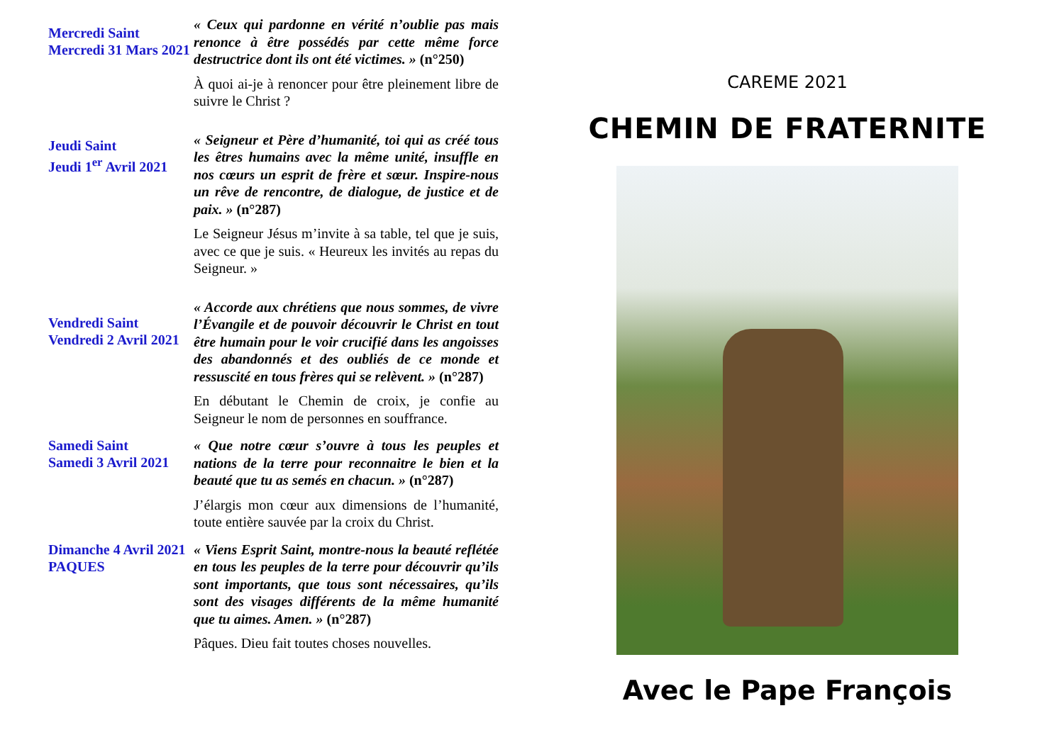Mercredi Saint
Mercredi 31 Mars 2021
« Ceux qui pardonne en vérité n’oublie pas mais renonce à être possédés par cette même force destructrice dont ils ont été victimes. » (n°250)
À quoi ai-je à renoncer pour être pleinement libre de suivre le Christ ?
Jeudi Saint
Jeudi 1<sup>er</sup> Avril 2021
« Seigneur et Père d’humanité, toi qui as créé tous les êtres humains avec la même unité, insuffle en nos cœurs un esprit de frère et sœur. Inspire-nous un rêve de rencontre, de dialogue, de justice et de paix. » (n°287)
Le Seigneur Jésus m’invite à sa table, tel que je suis, avec ce que je suis. « Heureux les invités au repas du Seigneur. »
Vendredi Saint
Vendredi 2 Avril 2021
« Accorde aux chrétiens que nous sommes, de vivre l’Évangile et de pouvoir découvrir le Christ en tout être humain pour le voir crucifié dans les angoisses des abandonnés et des oubliés de ce monde et ressuscité en tous frères qui se relèvent. » (n°287)
En débutant le Chemin de croix, je confie au Seigneur le nom de personnes en souffrance.
Samedi Saint
Samedi 3 Avril 2021
« Que notre cœur s’ouvre à tous les peuples et nations de la terre pour reconnaitre le bien et la beauté que tu as semés en chacun. » (n°287)
J’élargis mon cœur aux dimensions de l’humanité, toute entière sauvée par la croix du Christ.
Dimanche 4 Avril 2021
PAQUES
« Viens Esprit Saint, montre-nous la beauté reflétée en tous les peuples de la terre pour découvrir qu’ils sont importants, que tous sont nécessaires, qu’ils sont des visages différents de la même humanité que tu aimes. Amen. » (n°287)
Pâques. Dieu fait toutes choses nouvelles.
CAREME 2021
CHEMIN DE FRATERNITE
Avec le Pape François